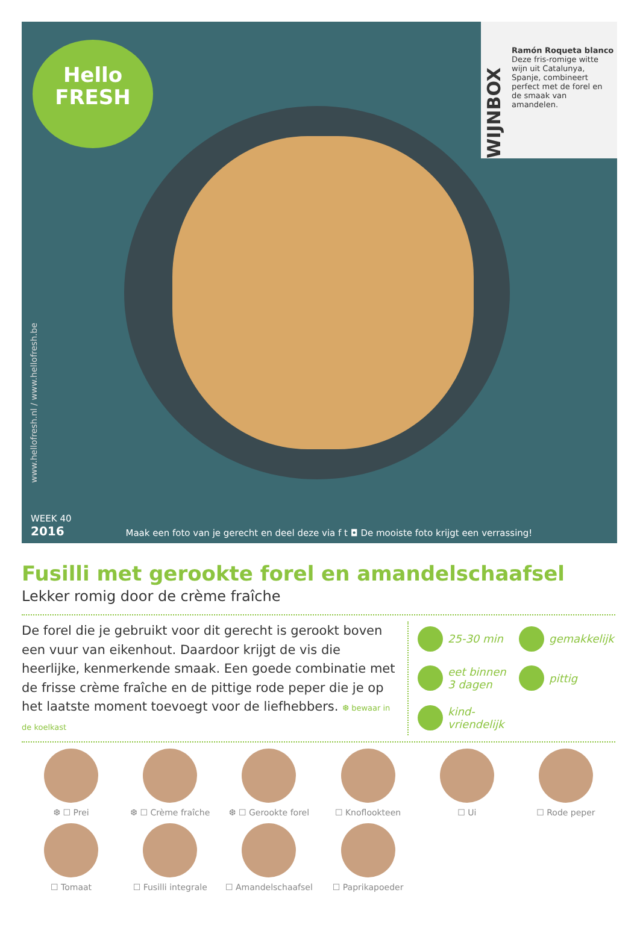Hello
FRESH
WIJNBOX
Ramón Roqueta blanco
Deze fris-romige witte wijn uit Catalunya, Spanje, combineert perfect met de forel en de smaak van amandelen.
www.hellofresh.nl / www.hellofresh.be
WEEK 40
2016
Maak een foto van je gerecht en deel deze via f t ◘ De mooiste foto krijgt een verrassing!
Fusilli met gerookte forel en amandelschaafsel
Lekker romig door de crème fraîche
De forel die je gebruikt voor dit gerecht is gerookt boven een vuur van eikenhout. Daardoor krijgt de vis die heerlijke, kenmerkende smaak. Een goede combinatie met de frisse crème fraîche en de pittige rode peper die je op het laatste moment toevoegt voor de liefhebbers. ❆ bewaar in de koelkast
25-30 min
gemakkelijk
eet binnen 3 dagen
pittig
kind-vriendelijk
❆ ☐ Prei
❆ ☐ Crème fraîche
❆ ☐ Gerookte forel
☐ Knoflookteen
☐ Ui
☐ Rode peper
☐ Tomaat
☐ Fusilli integrale
☐ Amandelschaafsel
☐ Paprikapoeder